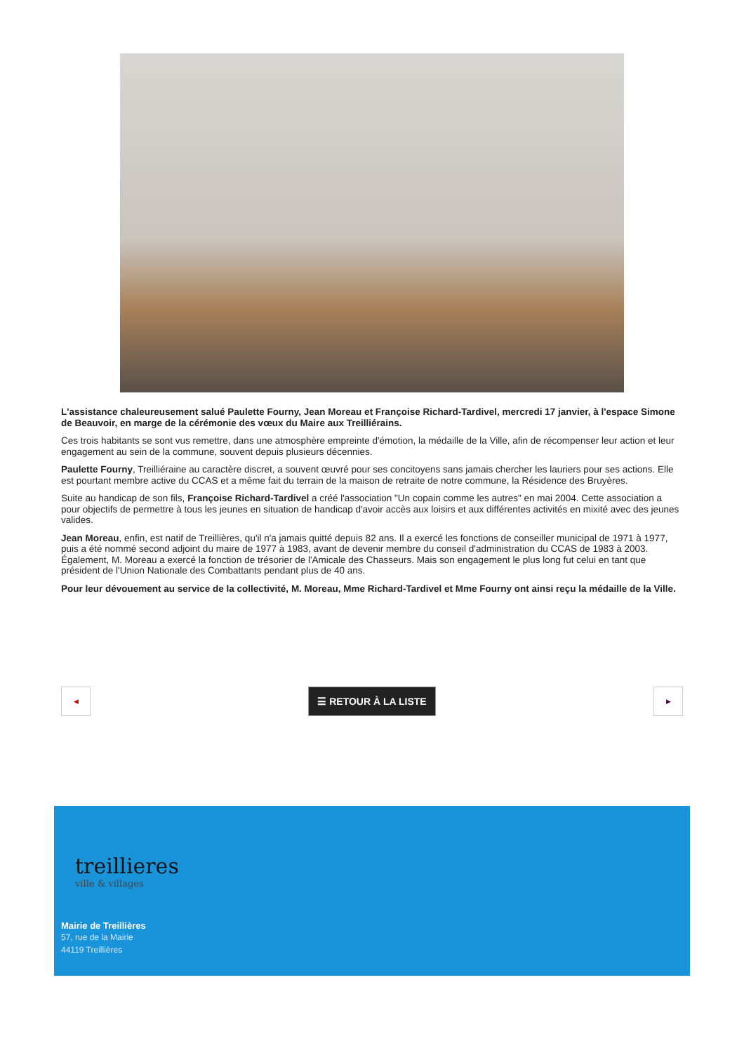L'assistance chaleureusement salué Paulette Fourny, Jean Moreau et Françoise Richard-Tardivel, mercredi 17 janvier, à l'espace Simone de Beauvoir, en marge de la cérémonie des vœux du Maire aux Treilliérains.
Ces trois habitants se sont vus remettre, dans une atmosphère empreinte d'émotion, la médaille de la Ville, afin de récompenser leur action et leur engagement au sein de la commune, souvent depuis plusieurs décennies.
Paulette Fourny, Treilliéraine au caractère discret, a souvent œuvré pour ses concitoyens sans jamais chercher les lauriers pour ses actions. Elle est pourtant membre active du CCAS et a même fait du terrain de la maison de retraite de notre commune, la Résidence des Bruyères.
Suite au handicap de son fils, Françoise Richard-Tardivel a créé l'association "Un copain comme les autres" en mai 2004. Cette association a pour objectifs de permettre à tous les jeunes en situation de handicap d'avoir accès aux loisirs et aux différentes activités en mixité avec des jeunes valides.
Jean Moreau, enfin, est natif de Treillières, qu'il n'a jamais quitté depuis 82 ans. Il a exercé les fonctions de conseiller municipal de 1971 à 1977, puis a été nommé second adjoint du maire de 1977 à 1983, avant de devenir membre du conseil d'administration du CCAS de 1983 à 2003. Également, M. Moreau a exercé la fonction de trésorier de l'Amicale des Chasseurs. Mais son engagement le plus long fut celui en tant que président de l'Union Nationale des Combattants pendant plus de 40 ans.
Pour leur dévouement au service de la collectivité, M. Moreau, Mme Richard-Tardivel et Mme Fourny ont ainsi reçu la médaille de la Ville.
◀
☰ RETOUR À LA LISTE
▶
treillieres
ville & villages
Mairie de Treillières
57, rue de la Mairie
44119 Treillières